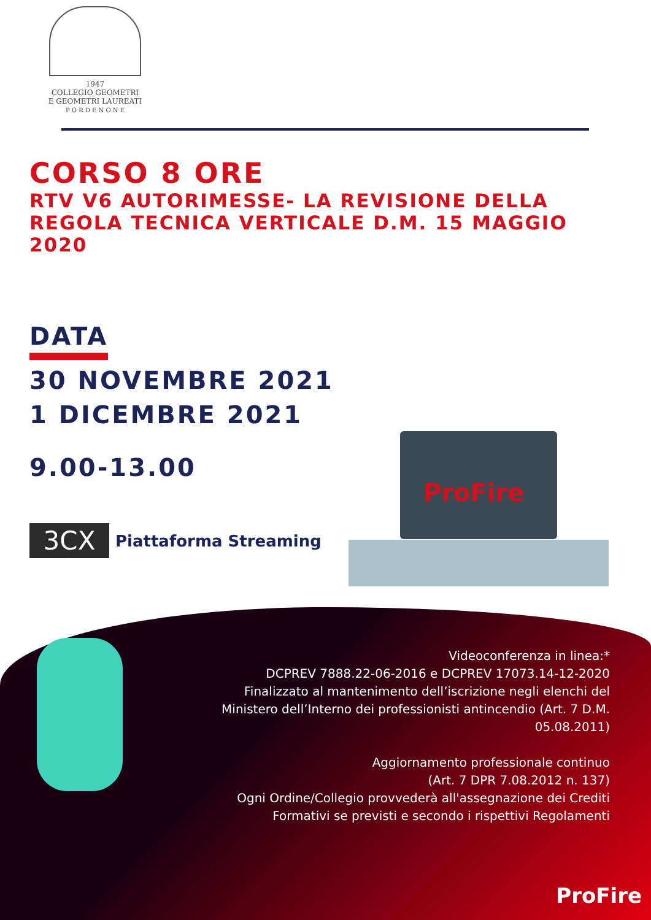1947
COLLEGIO GEOMETRI
E GEOMETRI LAUREATI
P O R D E N O N E
CORSO 8 ORE
RTV V6 AUTORIMESSE- LA REVISIONE DELLA REGOLA TECNICA VERTICALE D.M. 15 MAGGIO 2020
DATA
30 NOVEMBRE 2021
1 DICEMBRE 2021
9.00-13.00
3CX
Piattaforma Streaming
ProFire
Videoconferenza in linea:*
DCPREV 7888.22-06-2016 e DCPREV 17073.14-12-2020
Finalizzato al mantenimento dell’iscrizione negli elenchi del Ministero dell’Interno dei professionisti antincendio (Art. 7 D.M. 05.08.2011)
Aggiornamento professionale continuo
(Art. 7 DPR 7.08.2012 n. 137)
Ogni Ordine/Collegio provvederà all'assegnazione dei Crediti Formativi se previsti e secondo i rispettivi Regolamenti
ProFire